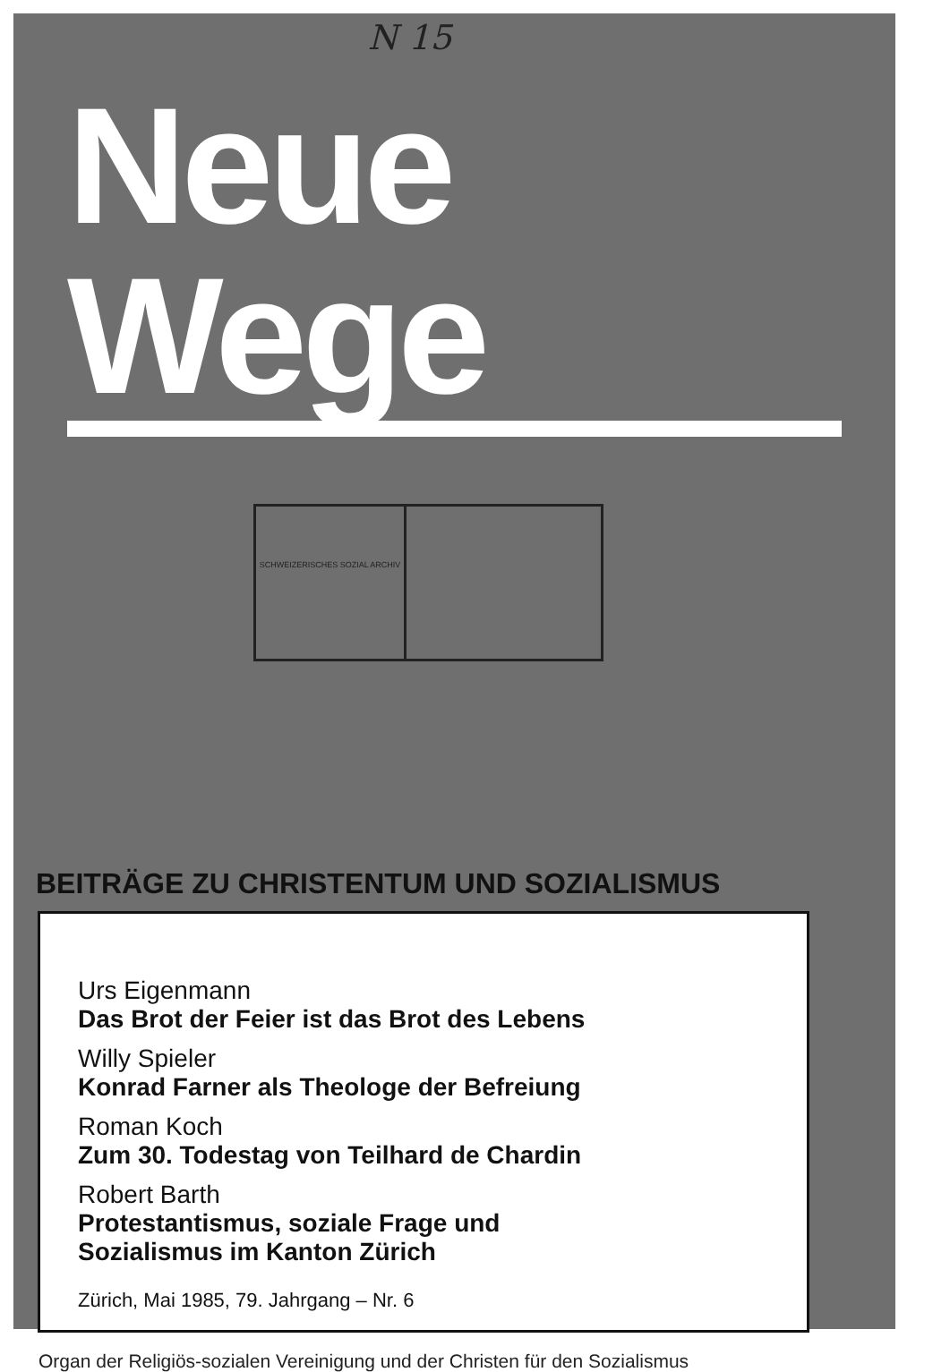N 15
Neue Wege
SCHWEIZERISCHES SOZIAL ARCHIV
BEITRÄGE ZU CHRISTENTUM UND SOZIALISMUS
Urs Eigenmann
Das Brot der Feier ist das Brot des Lebens
Willy Spieler
Konrad Farner als Theologe der Befreiung
Roman Koch
Zum 30. Todestag von Teilhard de Chardin
Robert Barth
Protestantismus, soziale Frage und
Sozialismus im Kanton Zürich
Zürich, Mai 1985, 79. Jahrgang – Nr. 6
Organ der Religiös-sozialen Vereinigung und der Christen für den Sozialismus